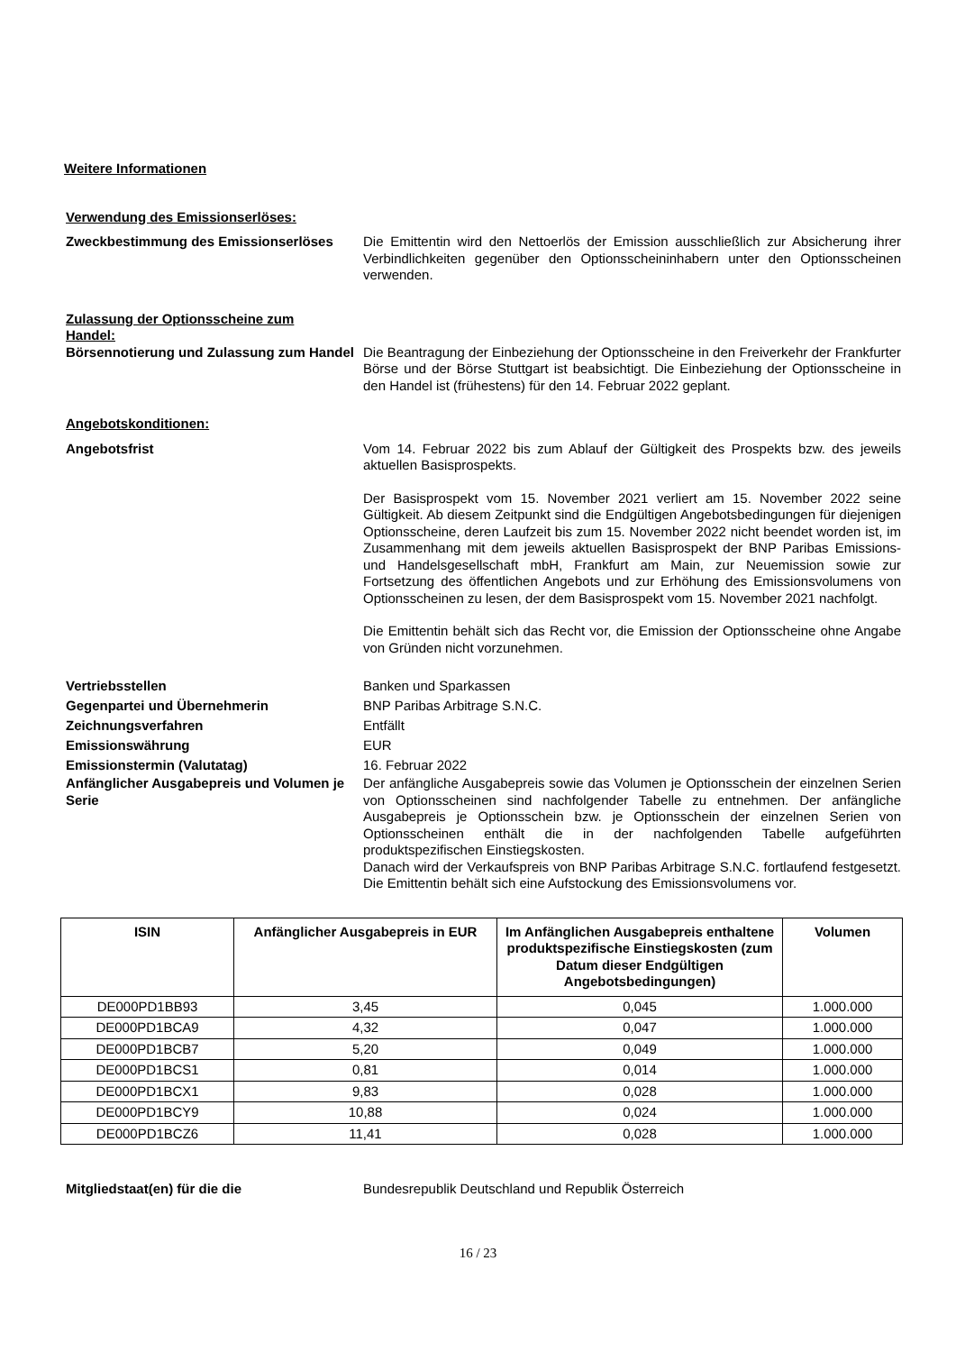Weitere Informationen
Verwendung des Emissionserlöses:
Zweckbestimmung des Emissionserlöses Die Emittentin wird den Nettoerlös der Emission ausschließlich zur Absicherung ihrer Verbindlichkeiten gegenüber den Optionsscheininhabern unter den Optionsscheinen verwenden.
Zulassung der Optionsscheine zum Handel:
Börsennotierung und Zulassung zum Handel
Die Beantragung der Einbeziehung der Optionsscheine in den Freiverkehr der Frankfurter Börse und der Börse Stuttgart ist beabsichtigt. Die Einbeziehung der Optionsscheine in den Handel ist (frühestens) für den 14. Februar 2022 geplant.
Angebotskonditionen:
Angebotsfrist Vom 14. Februar 2022 bis zum Ablauf der Gültigkeit des Prospekts bzw. des jeweils aktuellen Basisprospekts.
Der Basisprospekt vom 15. November 2021 verliert am 15. November 2022 seine Gültigkeit. Ab diesem Zeitpunkt sind die Endgültigen Angebotsbedingungen für diejenigen Optionsscheine, deren Laufzeit bis zum 15. November 2022 nicht beendet worden ist, im Zusammenhang mit dem jeweils aktuellen Basisprospekt der BNP Paribas Emissions- und Handelsgesellschaft mbH, Frankfurt am Main, zur Neuemission sowie zur Fortsetzung des öffentlichen Angebots und zur Erhöhung des Emissionsvolumens von Optionsscheinen zu lesen, der dem Basisprospekt vom 15. November 2021 nachfolgt.
Die Emittentin behält sich das Recht vor, die Emission der Optionsscheine ohne Angabe von Gründen nicht vorzunehmen.
Vertriebsstellen
Gegenpartei und Übernehmerin
Zeichnungsverfahren
Emissionswährung
Emissionstermin (Valutatag)
Banken und Sparkassen
BNP Paribas Arbitrage S.N.C.
Entfällt
EUR
16. Februar 2022
Anfänglicher Ausgabepreis und Volumen je Serie
Der anfängliche Ausgabepreis sowie das Volumen je Optionsschein der einzelnen Serien von Optionsscheinen sind nachfolgender Tabelle zu entnehmen. Der anfängliche Ausgabepreis je Optionsschein bzw. je Optionsschein der einzelnen Serien von Optionsscheinen enthält die in der nachfolgenden Tabelle aufgeführten produktspezifischen Einstiegskosten.
Danach wird der Verkaufspreis von BNP Paribas Arbitrage S.N.C. fortlaufend festgesetzt. Die Emittentin behält sich eine Aufstockung des Emissionsvolumens vor.
| ISIN | Anfänglicher Ausgabepreis in EUR | Im Anfänglichen Ausgabepreis enthaltene produktspezifische Einstiegskosten (zum Datum dieser Endgültigen Angebotsbedingungen) | Volumen |
| --- | --- | --- | --- |
| DE000PD1BB93 | 3,45 | 0,045 | 1.000.000 |
| DE000PD1BCA9 | 4,32 | 0,047 | 1.000.000 |
| DE000PD1BCB7 | 5,20 | 0,049 | 1.000.000 |
| DE000PD1BCS1 | 0,81 | 0,014 | 1.000.000 |
| DE000PD1BCX1 | 9,83 | 0,028 | 1.000.000 |
| DE000PD1BCY9 | 10,88 | 0,024 | 1.000.000 |
| DE000PD1BCZ6 | 11,41 | 0,028 | 1.000.000 |
Mitgliedstaat(en) für die die Bundesrepublik Deutschland und Republik Österreich
16 / 23